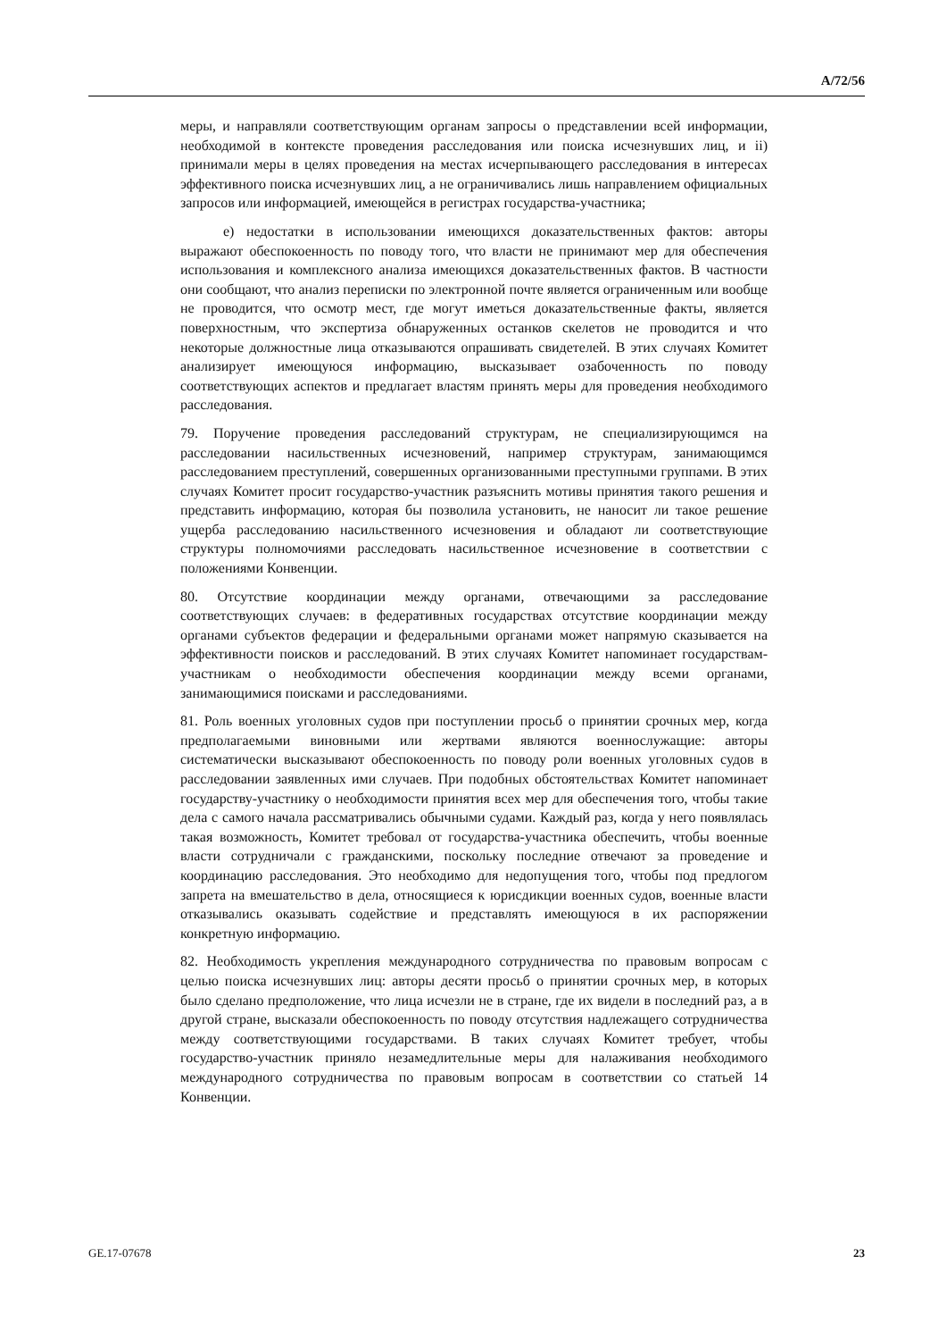A/72/56
меры, и направляли соответствующим органам запросы о представлении всей информации, необходимой в контексте проведения расследования или поиска исчезнувших лиц, и ii) принимали меры в целях проведения на местах исчерпывающего расследования в интересах эффективного поиска исчезнувших лиц, а не ограничивались лишь направлением официальных запросов или информацией, имеющейся в регистрах государства-участника;
e) недостатки в использовании имеющихся доказательственных фактов: авторы выражают обеспокоенность по поводу того, что власти не принимают мер для обеспечения использования и комплексного анализа имеющихся доказательственных фактов. В частности они сообщают, что анализ переписки по электронной почте является ограниченным или вообще не проводится, что осмотр мест, где могут иметься доказательственные факты, является поверхностным, что экспертиза обнаруженных останков скелетов не проводится и что некоторые должностные лица отказываются опрашивать свидетелей. В этих случаях Комитет анализирует имеющуюся информацию, высказывает озабоченность по поводу соответствующих аспектов и предлагает властям принять меры для проведения необходимого расследования.
79. Поручение проведения расследований структурам, не специализирующимся на расследовании насильственных исчезновений, например структурам, занимающимся расследованием преступлений, совершенных организованными преступными группами. В этих случаях Комитет просит государство-участник разъяснить мотивы принятия такого решения и представить информацию, которая бы позволила установить, не наносит ли такое решение ущерба расследованию насильственного исчезновения и обладают ли соответствующие структуры полномочиями расследовать насильственное исчезновение в соответствии с положениями Конвенции.
80. Отсутствие координации между органами, отвечающими за расследование соответствующих случаев: в федеративных государствах отсутствие координации между органами субъектов федерации и федеральными органами может напрямую сказывается на эффективности поисков и расследований. В этих случаях Комитет напоминает государствам-участникам о необходимости обеспечения координации между всеми органами, занимающимися поисками и расследованиями.
81. Роль военных уголовных судов при поступлении просьб о принятии срочных мер, когда предполагаемыми виновными или жертвами являются военнослужащие: авторы систематически высказывают обеспокоенность по поводу роли военных уголовных судов в расследовании заявленных ими случаев. При подобных обстоятельствах Комитет напоминает государству-участнику о необходимости принятия всех мер для обеспечения того, чтобы такие дела с самого начала рассматривались обычными судами. Каждый раз, когда у него появлялась такая возможность, Комитет требовал от государства-участника обеспечить, чтобы военные власти сотрудничали с гражданскими, поскольку последние отвечают за проведение и координацию расследования. Это необходимо для недопущения того, чтобы под предлогом запрета на вмешательство в дела, относящиеся к юрисдикции военных судов, военные власти отказывались оказывать содействие и представлять имеющуюся в их распоряжении конкретную информацию.
82. Необходимость укрепления международного сотрудничества по правовым вопросам с целью поиска исчезнувших лиц: авторы десяти просьб о принятии срочных мер, в которых было сделано предположение, что лица исчезли не в стране, где их видели в последний раз, а в другой стране, высказали обеспокоенность по поводу отсутствия надлежащего сотрудничества между соответствующими государствами. В таких случаях Комитет требует, чтобы государство-участник приняло незамедлительные меры для налаживания необходимого международного сотрудничества по правовым вопросам в соответствии со статьей 14 Конвенции.
GE.17-07678 23